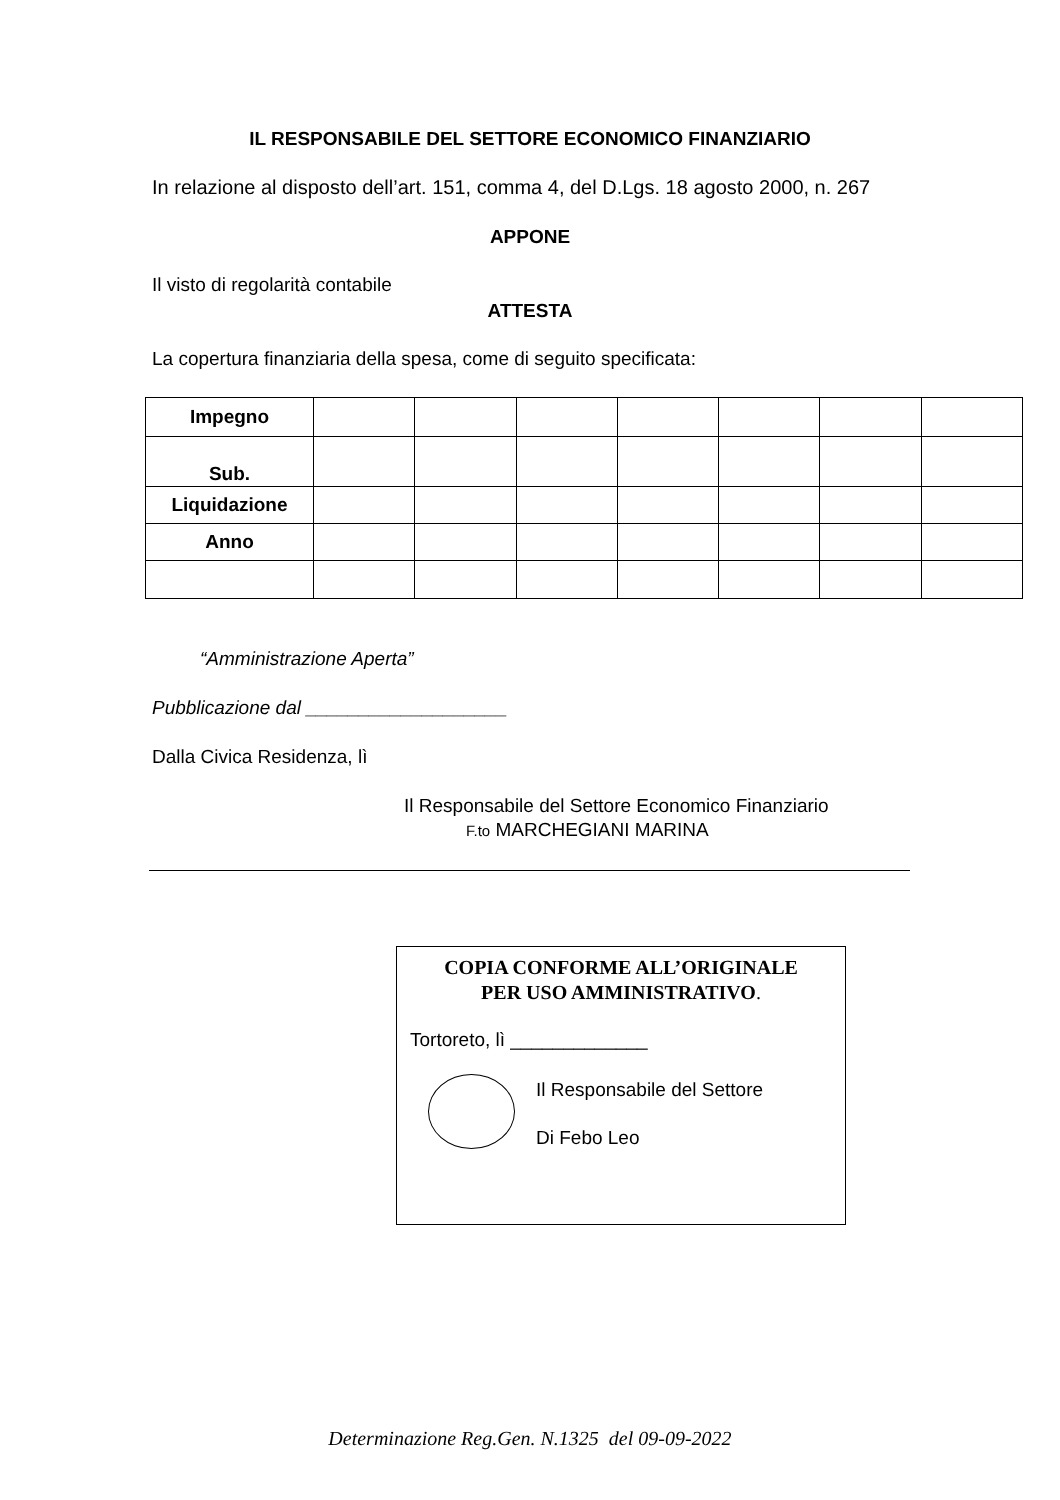IL RESPONSABILE DEL SETTORE ECONOMICO FINANZIARIO
In relazione al disposto dell’art. 151, comma 4, del D.Lgs. 18 agosto 2000, n. 267
APPONE
Il visto di regolarità contabile
ATTESTA
La copertura finanziaria della spesa, come di seguito specificata:
| Impegno | | | | | | | |
| Sub. | | | | | | | |
| Liquidazione | | | | | | | |
| Anno | | | | | | | |
“Amministrazione Aperta”
Pubblicazione dal ___________________
Dalla Civica Residenza, lì
Il Responsabile del Settore Economico Finanziario
F.to MARCHEGIANI MARINA
COPIA CONFORME ALL’ORIGINALE
PER USO AMMINISTRATIVO.
Tortoreto, lì _____________
Il Responsabile del Settore
Di Febo Leo
Determinazione Reg.Gen. N.1325 del 09-09-2022